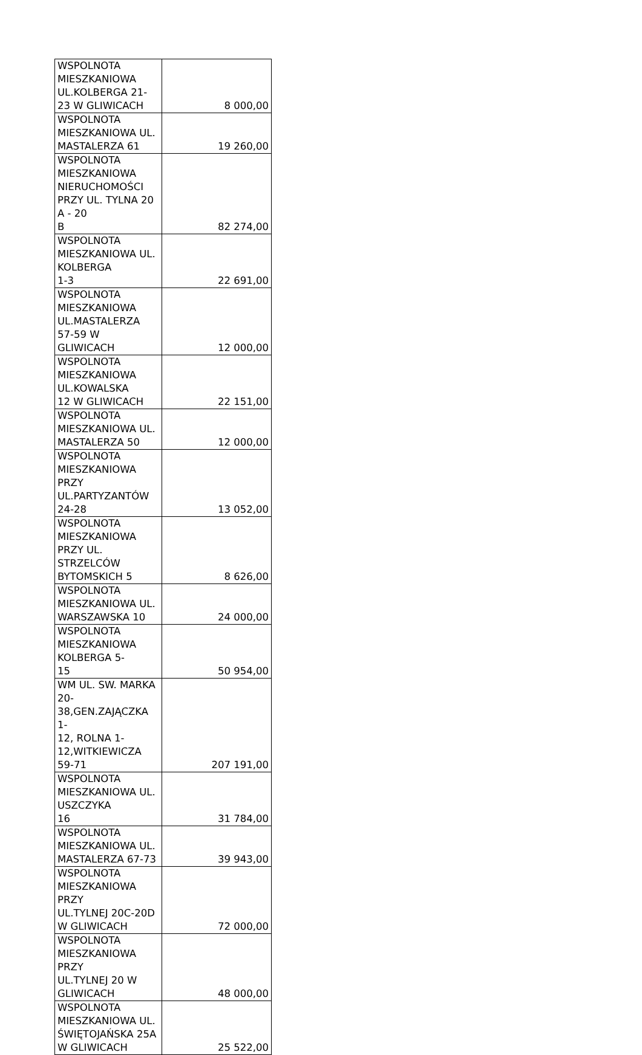| WSPOLNOTA MIESZKANIOWA UL.KOLBERGA 21-23 W GLIWICACH | 8 000,00 |
| WSPOLNOTA MIESZKANIOWA UL. MASTALERZA 61 | 19 260,00 |
| WSPOLNOTA MIESZKANIOWA NIERUCHOMOŚCI PRZY UL. TYLNA 20 A - 20 B | 82 274,00 |
| WSPOLNOTA MIESZKANIOWA UL. KOLBERGA 1-3 | 22 691,00 |
| WSPOLNOTA MIESZKANIOWA UL.MASTALERZA 57-59 W GLIWICACH | 12 000,00 |
| WSPOLNOTA MIESZKANIOWA UL.KOWALSKA 12 W GLIWICACH | 22 151,00 |
| WSPOLNOTA MIESZKANIOWA UL. MASTALERZA 50 | 12 000,00 |
| WSPOLNOTA MIESZKANIOWA PRZY UL.PARTYZANTÓW 24-28 | 13 052,00 |
| WSPOLNOTA MIESZKANIOWA PRZY UL. STRZELCÓW BYTOMSKICH 5 | 8 626,00 |
| WSPOLNOTA MIESZKANIOWA UL. WARSZAWSKA 10 | 24 000,00 |
| WSPOLNOTA MIESZKANIOWA KOLBERGA 5- 15 | 50 954,00 |
| WM UL. SW. MARKA 20-38,GEN.ZAJĄCZKA 1- 12, ROLNA 1-12,WITKIEWICZA 59-71 | 207 191,00 |
| WSPOLNOTA MIESZKANIOWA UL. USZCZYKA 16 | 31 784,00 |
| WSPOLNOTA MIESZKANIOWA UL. MASTALERZA 67-73 | 39 943,00 |
| WSPOLNOTA MIESZKANIOWA PRZY UL.TYLNEJ 20C-20D W GLIWICACH | 72 000,00 |
| WSPOLNOTA MIESZKANIOWA PRZY UL.TYLNEJ 20 W GLIWICACH | 48 000,00 |
| WSPOLNOTA MIESZKANIOWA UL. ŚWIĘTOJAŃSKA 25A W GLIWICACH | 25 522,00 |